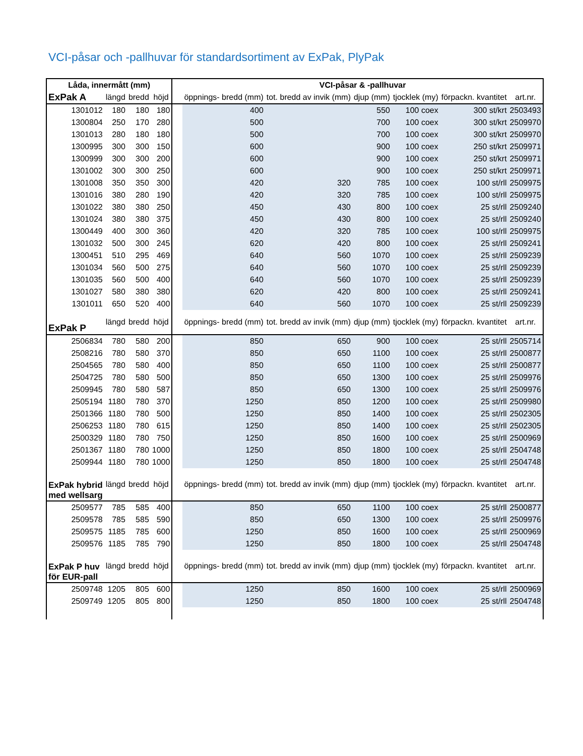VCI-påsar och -pallhuvar för standardsortiment av ExPak, PlyPak
| Låda, innermått (mm) | | | | | VCI-påsar & -pallhuvar | | | | | |
| ExPak A | längd | bredd | höjd | | öppnings- bredd (mm) | tot. bredd av invik (mm) | djup (mm) | tjocklek (my) | förpackn. kvantitet | art.nr. |
| 1301012 | 180 | 180 | 180 | | 400 | | 550 | 100 coex | 300 st/krt | 2503493 |
| 1300804 | 250 | 170 | 280 | | 500 | | 700 | 100 coex | 300 st/krt | 2509970 |
| 1301013 | 280 | 180 | 180 | | 500 | | 700 | 100 coex | 300 st/krt | 2509970 |
| 1300995 | 300 | 300 | 150 | | 600 | | 900 | 100 coex | 250 st/krt | 2509971 |
| 1300999 | 300 | 300 | 200 | | 600 | | 900 | 100 coex | 250 st/krt | 2509971 |
| 1301002 | 300 | 300 | 250 | | 600 | | 900 | 100 coex | 250 st/krt | 2509971 |
| 1301008 | 350 | 350 | 300 | | 420 | 320 | 785 | 100 coex | 100 st/rll | 2509975 |
| 1301016 | 380 | 280 | 190 | | 420 | 320 | 785 | 100 coex | 100 st/rll | 2509975 |
| 1301022 | 380 | 380 | 250 | | 450 | 430 | 800 | 100 coex | 25 st/rll | 2509240 |
| 1301024 | 380 | 380 | 375 | | 450 | 430 | 800 | 100 coex | 25 st/rll | 2509240 |
| 1300449 | 400 | 300 | 360 | | 420 | 320 | 785 | 100 coex | 100 st/rll | 2509975 |
| 1301032 | 500 | 300 | 245 | | 620 | 420 | 800 | 100 coex | 25 st/rll | 2509241 |
| 1300451 | 510 | 295 | 469 | | 640 | 560 | 1070 | 100 coex | 25 st/rll | 2509239 |
| 1301034 | 560 | 500 | 275 | | 640 | 560 | 1070 | 100 coex | 25 st/rll | 2509239 |
| 1301035 | 560 | 500 | 400 | | 640 | 560 | 1070 | 100 coex | 25 st/rll | 2509239 |
| 1301027 | 580 | 380 | 380 | | 620 | 420 | 800 | 100 coex | 25 st/rll | 2509241 |
| 1301011 | 650 | 520 | 400 | | 640 | 560 | 1070 | 100 coex | 25 st/rll | 2509239 |
| ExPak P | längd | bredd | höjd | | öppnings- bredd (mm) | tot. bredd av invik (mm) | djup (mm) | tjocklek (my) | förpackn. kvantitet | art.nr. |
| 2506834 | 780 | 580 | 200 | | 850 | 650 | 900 | 100 coex | 25 st/rll | 2505714 |
| 2508216 | 780 | 580 | 370 | | 850 | 650 | 1100 | 100 coex | 25 st/rll | 2500877 |
| 2504565 | 780 | 580 | 400 | | 850 | 650 | 1100 | 100 coex | 25 st/rll | 2500877 |
| 2504725 | 780 | 580 | 500 | | 850 | 650 | 1300 | 100 coex | 25 st/rll | 2509976 |
| 2509945 | 780 | 580 | 587 | | 850 | 650 | 1300 | 100 coex | 25 st/rll | 2509976 |
| 2505194 | 1180 | 780 | 370 | | 1250 | 850 | 1200 | 100 coex | 25 st/rll | 2509980 |
| 2501366 | 1180 | 780 | 500 | | 1250 | 850 | 1400 | 100 coex | 25 st/rll | 2502305 |
| 2506253 | 1180 | 780 | 615 | | 1250 | 850 | 1400 | 100 coex | 25 st/rll | 2502305 |
| 2500329 | 1180 | 780 | 750 | | 1250 | 850 | 1600 | 100 coex | 25 st/rll | 2500969 |
| 2501367 | 1180 | 780 | 1000 | | 1250 | 850 | 1800 | 100 coex | 25 st/rll | 2504748 |
| 2509944 | 1180 | 780 | 1000 | | 1250 | 850 | 1800 | 100 coex | 25 st/rll | 2504748 |
| ExPak hybrid med wellsarg | längd | bredd | höjd | | öppnings- bredd (mm) | tot. bredd av invik (mm) | djup (mm) | tjocklek (my) | förpackn. kvantitet | art.nr. |
| 2509577 | 785 | 585 | 400 | | 850 | 650 | 1100 | 100 coex | 25 st/rll | 2500877 |
| 2509578 | 785 | 585 | 590 | | 850 | 650 | 1300 | 100 coex | 25 st/rll | 2509976 |
| 2509575 | 1185 | 785 | 600 | | 1250 | 850 | 1600 | 100 coex | 25 st/rll | 2500969 |
| 2509576 | 1185 | 785 | 790 | | 1250 | 850 | 1800 | 100 coex | 25 st/rll | 2504748 |
| ExPak P huv för EUR-pall | längd | bredd | höjd | | öppnings- bredd (mm) | tot. bredd av invik (mm) | djup (mm) | tjocklek (my) | förpackn. kvantitet | art.nr. |
| 2509748 | 1205 | 805 | 600 | | 1250 | 850 | 1600 | 100 coex | 25 st/rll | 2500969 |
| 2509749 | 1205 | 805 | 800 | | 1250 | 850 | 1800 | 100 coex | 25 st/rll | 2504748 |